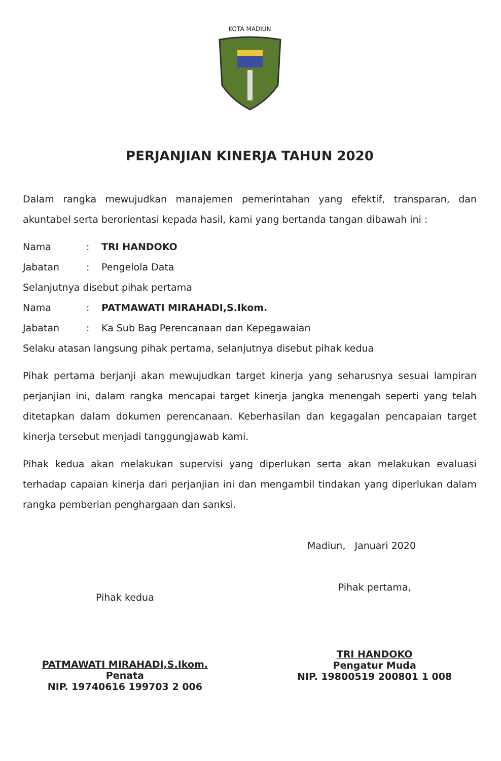KOTA MADIUN
PERJANJIAN KINERJA TAHUN 2020
Dalam rangka mewujudkan manajemen pemerintahan yang efektif, transparan, dan akuntabel serta berorientasi kepada hasil, kami yang bertanda tangan dibawah ini :
Nama: TRI HANDOKO
Jabatan: Pengelola Data
Selanjutnya disebut pihak pertama
Nama: PATMAWATI MIRAHADI,S.Ikom.
Jabatan: Ka Sub Bag Perencanaan dan Kepegawaian
Selaku atasan langsung pihak pertama, selanjutnya disebut pihak kedua
Pihak pertama berjanji akan mewujudkan target kinerja yang seharusnya sesuai lampiran perjanjian ini, dalam rangka mencapai target kinerja jangka menengah seperti yang telah ditetapkan dalam dokumen perencanaan. Keberhasilan dan kegagalan pencapaian target kinerja tersebut menjadi tanggungjawab kami.
Pihak kedua akan melakukan supervisi yang diperlukan serta akan melakukan evaluasi terhadap capaian kinerja dari perjanjian ini dan mengambil tindakan yang diperlukan dalam rangka pemberian penghargaan dan sanksi.
Madiun, Januari 2020
Pihak kedua
PATMAWATI MIRAHADI,S.Ikom.
Penata
NIP. 19740616 199703 2 006
Pihak pertama,
TRI HANDOKO
Pengatur Muda
NIP. 19800519 200801 1 008